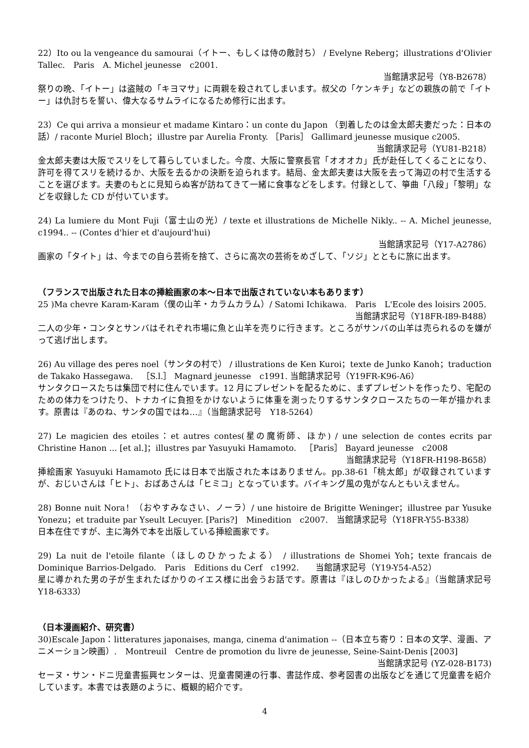22）Ito ou la vengeance du samourai（イトー、もしくは侍の敵討ち） / Evelyne Reberg；illustrations d'Olivier Tallec.　Paris　A. Michel jeunesse　c2001.
当館請求記号（Y8-B2678）
祭りの晩、「イトー」は盗賊の「キヨマサ」に両親を殺されてしまいます。叔父の「ケンキチ」などの親族の前で「イトー」は仇討ちを誓い、偉大なるサムライになるため修行に出ます。
23）Ce qui arriva a monsieur et madame Kintaro：un conte du Japon （到着したのは金太郎夫妻だった：日本の話）/ raconte Muriel Bloch；illustre par Aurelia Fronty. ［Paris］ Gallimard jeunesse musique c2005.
当館請求記号（YU81-B218）
金太郎夫妻は大阪でスリをして暮らしていました。今度、大阪に警察長官「オオオカ」氏が赴任してくることになり、許可を得てスリを続けるか、大阪を去るかの決断を迫られます。結局、金太郎夫妻は大阪を去って海辺の村で生活することを選びます。夫妻のもとに見知らぬ客が訪ねてきて一緒に食事などをします。付録として、箏曲「八段」「黎明」などを収録した CD が付いています。
24) La lumiere du Mont Fuji（富士山の光）/ texte et illustrations de Michelle Nikly.. -- A. Michel jeunesse, c1994.. -- (Contes d'hier et d'aujourd'hui)
当館請求記号（Y17-A2786）
画家の「タイト」は、今までの自ら芸術を捨て、さらに高次の芸術をめざして、「ソジ」とともに旅に出ます。
（フランスで出版された日本の挿絵画家の本～日本で出版されていない本もあります）
25 )Ma chevre Karam-Karam（僕の山羊・カラムカラム）/ Satomi Ichikawa.　Paris　L'Ecole des loisirs 2005.
当館請求記号（Y18FR-I89-B488）
二人の少年・コンタとサンバはそれぞれ市場に魚と山羊を売りに行きます。ところがサンバの山羊は売られるのを嫌がって逃げ出します。
26) Au village des peres noel（サンタの村で） / illustrations de Ken Kuroi；texte de Junko Kanoh；traduction de Takako Hassegawa.　［S.l.］ Magnard jeunesse　c1991. 当館請求記号（Y19FR-K96-A6）
サンタクロースたちは集団で村に住んでいます。12 月にプレゼントを配るために、まずプレゼントを作ったり、宅配のための体力をつけたり、トナカイに負担をかけないように体重を測ったりするサンタクロースたちの一年が描かれます。原書は『あのね、サンタの国ではね…』（当館請求記号　Y18-5264）
27) Le magicien des etoiles：et autres contes(星の魔術師、ほか) / une selection de contes ecrits par Christine Hanon ... [et al.]；illustres par Yasuyuki Hamamoto.　［Paris］ Bayard jeunesse　c2008
当館請求記号（Y18FR-H198-B658）
挿絵画家 Yasuyuki Hamamoto 氏には日本で出版された本はありません。pp.38-61「桃太郎」が収録されていますが、おじいさんは「ヒト」、おばあさんは「ヒミコ」となっています。バイキング風の鬼がなんともいえません。
28) Bonne nuit Nora！（おやすみなさい、ノーラ）/ une histoire de Brigitte Weninger；illustree par Yusuke Yonezu；et traduite par Yseult Lecuyer. [Paris?]　Minedition　c2007.　当館請求記号（Y18FR-Y55-B338）
日本在住ですが、主に海外で本を出版している挿絵画家です。
29) La nuit de l'etoile filante（ほしのひかったよる） / illustrations de Shomei Yoh；texte francais de Dominique Barrios-Delgado.　Paris　Editions du Cerf　c1992.　　当館請求記号（Y19-Y54-A52）
星に導かれた男の子が生まれたばかりのイエス様に出会うお話です。原書は『ほしのひかったよる』（当館請求記号　Y18-6333）
（日本漫画紹介、研究書）
30)Escale Japon：litteratures japonaises, manga, cinema d'animation --（日本立ち寄り：日本の文学、漫画、アニメーション映画）.　Montreuil　Centre de promotion du livre de jeunesse, Seine-Saint-Denis [2003]
当館請求記号 (YZ-028-B173)
セーヌ・サン・ドニ児童書振興センターは、児童書関連の行事、書誌作成、参考図書の出版などを通じて児童書を紹介しています。本書では表題のように、概観的紹介です。
4